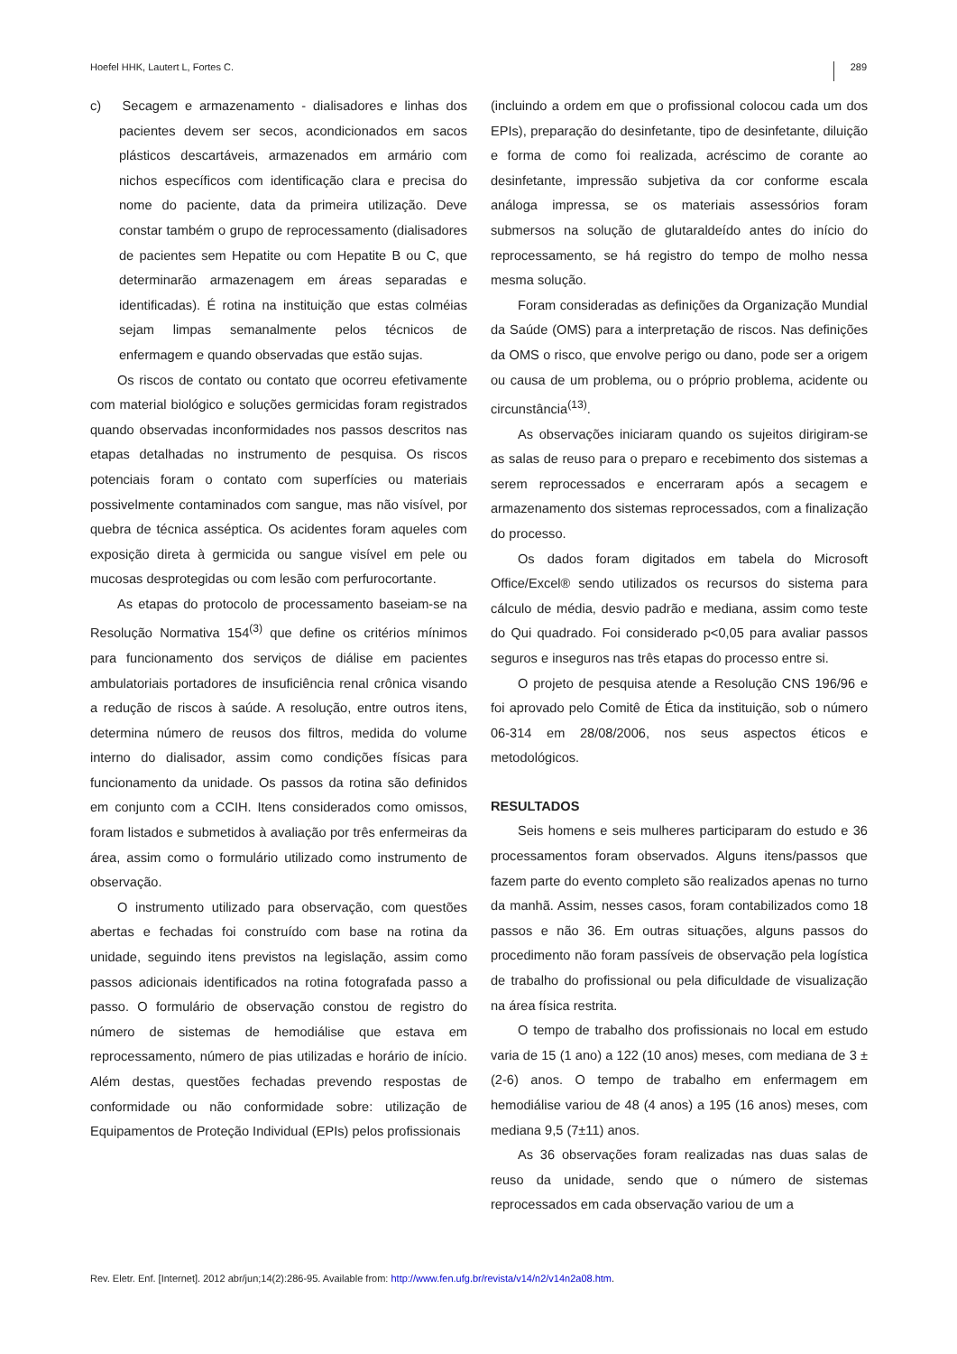Hoefel HHK, Lautert L, Fortes C. 289
c) Secagem e armazenamento - dialisadores e linhas dos pacientes devem ser secos, acondicionados em sacos plásticos descartáveis, armazenados em armário com nichos específicos com identificação clara e precisa do nome do paciente, data da primeira utilização. Deve constar também o grupo de reprocessamento (dialisadores de pacientes sem Hepatite ou com Hepatite B ou C, que determinarão armazenagem em áreas separadas e identificadas). É rotina na instituição que estas colméias sejam limpas semanalmente pelos técnicos de enfermagem e quando observadas que estão sujas.
Os riscos de contato ou contato que ocorreu efetivamente com material biológico e soluções germicidas foram registrados quando observadas inconformidades nos passos descritos nas etapas detalhadas no instrumento de pesquisa. Os riscos potenciais foram o contato com superfícies ou materiais possivelmente contaminados com sangue, mas não visível, por quebra de técnica asséptica. Os acidentes foram aqueles com exposição direta à germicida ou sangue visível em pele ou mucosas desprotegidas ou com lesão com perfurocortante.
As etapas do protocolo de processamento baseiam-se na Resolução Normativa 154<sup>(3)</sup> que define os critérios mínimos para funcionamento dos serviços de diálise em pacientes ambulatoriais portadores de insuficiência renal crônica visando a redução de riscos à saúde. A resolução, entre outros itens, determina número de reusos dos filtros, medida do volume interno do dialisador, assim como condições físicas para funcionamento da unidade. Os passos da rotina são definidos em conjunto com a CCIH. Itens considerados como omissos, foram listados e submetidos à avaliação por três enfermeiras da área, assim como o formulário utilizado como instrumento de observação.
O instrumento utilizado para observação, com questões abertas e fechadas foi construído com base na rotina da unidade, seguindo itens previstos na legislação, assim como passos adicionais identificados na rotina fotografada passo a passo. O formulário de observação constou de registro do número de sistemas de hemodiálise que estava em reprocessamento, número de pias utilizadas e horário de início. Além destas, questões fechadas prevendo respostas de conformidade ou não conformidade sobre: utilização de Equipamentos de Proteção Individual (EPIs) pelos profissionais
(incluindo a ordem em que o profissional colocou cada um dos EPIs), preparação do desinfetante, tipo de desinfetante, diluição e forma de como foi realizada, acréscimo de corante ao desinfetante, impressão subjetiva da cor conforme escala análoga impressa, se os materiais assessórios foram submersos na solução de glutaraldeído antes do início do reprocessamento, se há registro do tempo de molho nessa mesma solução.
Foram consideradas as definições da Organização Mundial da Saúde (OMS) para a interpretação de riscos. Nas definições da OMS o risco, que envolve perigo ou dano, pode ser a origem ou causa de um problema, ou o próprio problema, acidente ou circunstância<sup>(13)</sup>.
As observações iniciaram quando os sujeitos dirigiram-se as salas de reuso para o preparo e recebimento dos sistemas a serem reprocessados e encerraram após a secagem e armazenamento dos sistemas reprocessados, com a finalização do processo.
Os dados foram digitados em tabela do Microsoft Office/Excel® sendo utilizados os recursos do sistema para cálculo de média, desvio padrão e mediana, assim como teste do Qui quadrado. Foi considerado p<0,05 para avaliar passos seguros e inseguros nas três etapas do processo entre si.
O projeto de pesquisa atende a Resolução CNS 196/96 e foi aprovado pelo Comitê de Ética da instituição, sob o número 06-314 em 28/08/2006, nos seus aspectos éticos e metodológicos.
RESULTADOS
Seis homens e seis mulheres participaram do estudo e 36 processamentos foram observados. Alguns itens/passos que fazem parte do evento completo são realizados apenas no turno da manhã. Assim, nesses casos, foram contabilizados como 18 passos e não 36. Em outras situações, alguns passos do procedimento não foram passíveis de observação pela logística de trabalho do profissional ou pela dificuldade de visualização na área física restrita.
O tempo de trabalho dos profissionais no local em estudo varia de 15 (1 ano) a 122 (10 anos) meses, com mediana de 3 ± (2-6) anos. O tempo de trabalho em enfermagem em hemodiálise variou de 48 (4 anos) a 195 (16 anos) meses, com mediana 9,5 (7±11) anos.
As 36 observações foram realizadas nas duas salas de reuso da unidade, sendo que o número de sistemas reprocessados em cada observação variou de um a
Rev. Eletr. Enf. [Internet]. 2012 abr/jun;14(2):286-95. Available from: http://www.fen.ufg.br/revista/v14/n2/v14n2a08.htm.